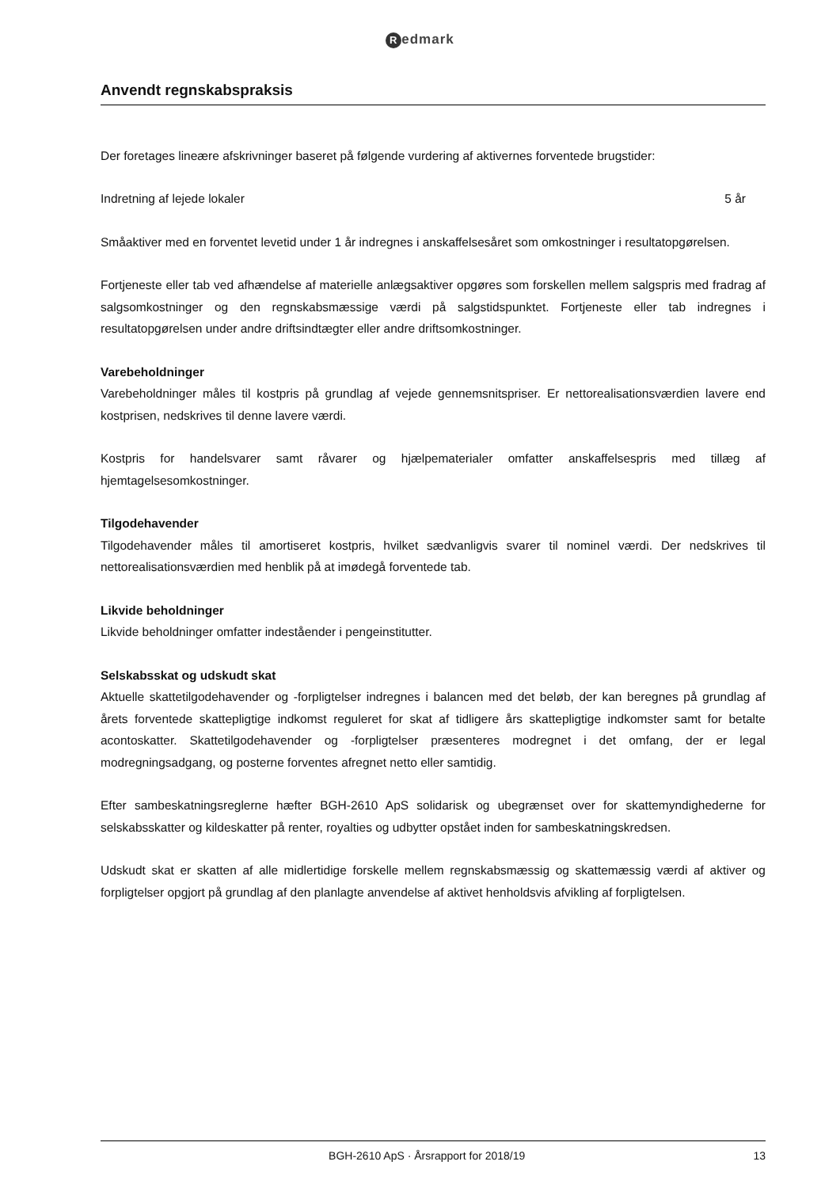Redmark
Anvendt regnskabspraksis
Der foretages lineære afskrivninger baseret på følgende vurdering af aktivernes forventede brugstider:
Indretning af lejede lokaler 5 år
Småaktiver med en forventet levetid under 1 år indregnes i anskaffelsesåret som omkostninger i resultatopgørelsen.
Fortjeneste eller tab ved afhændelse af materielle anlægsaktiver opgøres som forskellen mellem salgspris med fradrag af salgsomkostninger og den regnskabsmæssige værdi på salgstidspunktet. Fortjeneste eller tab indregnes i resultatopgørelsen under andre driftsindtægter eller andre driftsomkostninger.
Varebeholdninger
Varebeholdninger måles til kostpris på grundlag af vejede gennemsnitspriser. Er nettorealisationsværdien lavere end kostprisen, nedskrives til denne lavere værdi.
Kostpris for handelsvarer samt råvarer og hjælpematerialer omfatter anskaffelsespris med tillæg af hjemtagelsesomkostninger.
Tilgodehavender
Tilgodehavender måles til amortiseret kostpris, hvilket sædvanligvis svarer til nominel værdi. Der nedskrives til nettorealisationsværdien med henblik på at imødegå forventede tab.
Likvide beholdninger
Likvide beholdninger omfatter indeståender i pengeinstitutter.
Selskabsskat og udskudt skat
Aktuelle skattetilgodehavender og -forpligtelser indregnes i balancen med det beløb, der kan beregnes på grundlag af årets forventede skattepligtige indkomst reguleret for skat af tidligere års skattepligtige indkomster samt for betalte acontoskatter. Skattetilgodehavender og -forpligtelser præsenteres modregnet i det omfang, der er legal modregningsadgang, og posterne forventes afregnet netto eller samtidig.
Efter sambeskatningsreglerne hæfter BGH-2610 ApS solidarisk og ubegrænset over for skattemyndighederne for selskabsskatter og kildeskatter på renter, royalties og udbytter opstået inden for sambeskatningskredsen.
Udskudt skat er skatten af alle midlertidige forskelle mellem regnskabsmæssig og skattemæssig værdi af aktiver og forpligtelser opgjort på grundlag af den planlagte anvendelse af aktivet henholdsvis afvikling af forpligtelsen.
BGH-2610 ApS · Årsrapport for 2018/19 13